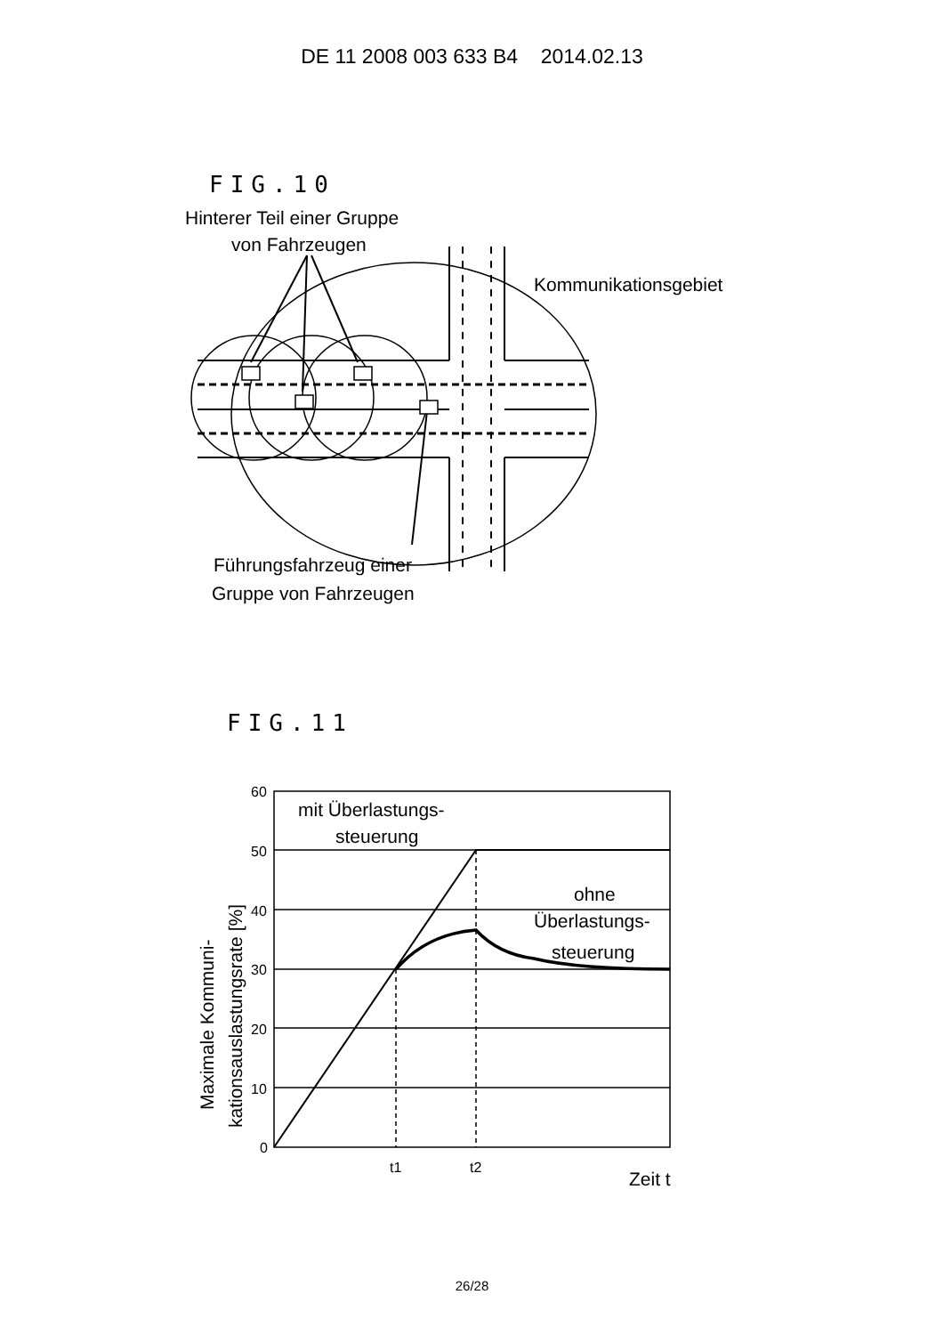DE 11 2008 003 633 B4 2014.02.13
FIG.10
Hinterer Teil einer Gruppe
von Fahrzeugen
Kommunikationsgebiet
Führungsfahrzeug einer
Gruppe von Fahrzeugen
FIG.11
60
50
40
30
20
10
0
t1
t2
mit Überlastungs-
steuerung
ohne
Überlastungs-
steuerung
Zeit t
Maximale Kommuni-
kationsauslastungsrate [%]
26/28